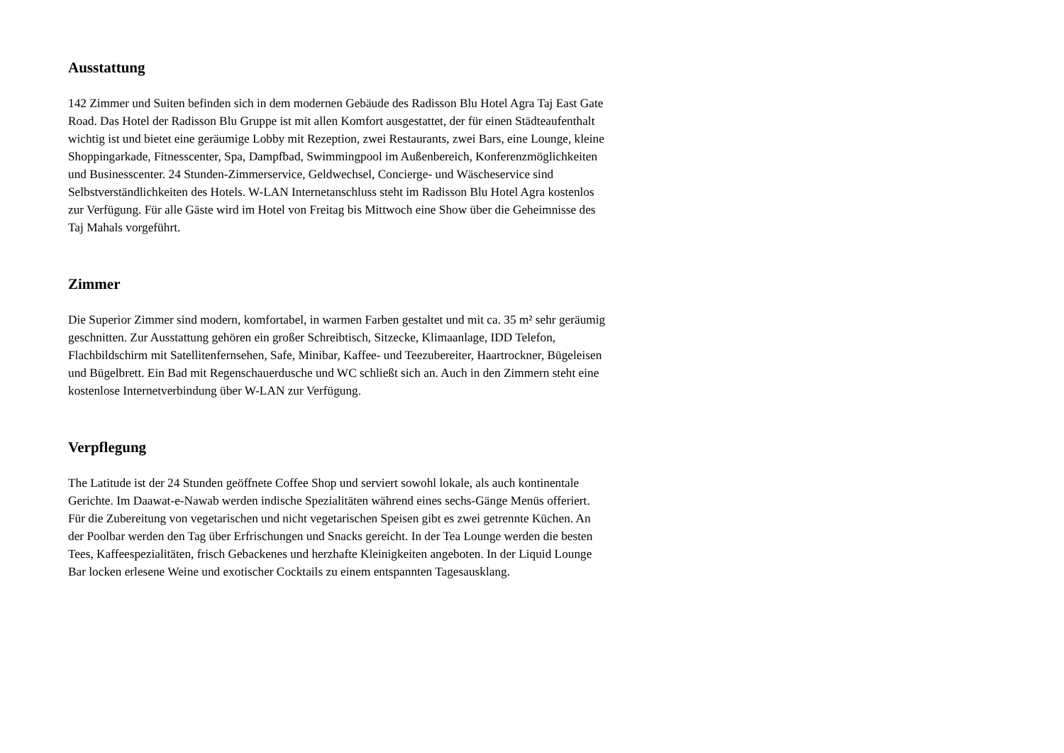Ausstattung
142 Zimmer und Suiten befinden sich in dem modernen Gebäude des Radisson Blu Hotel Agra Taj East Gate Road. Das Hotel der Radisson Blu Gruppe ist mit allen Komfort ausgestattet, der für einen Städteaufenthalt wichtig ist und bietet eine geräumige Lobby mit Rezeption, zwei Restaurants, zwei Bars, eine Lounge, kleine Shoppingarkade, Fitnesscenter, Spa, Dampfbad, Swimmingpool im Außenbereich, Konferenzmöglichkeiten und Businesscenter. 24 Stunden-Zimmerservice, Geldwechsel, Concierge- und Wäscheservice sind Selbstverständlichkeiten des Hotels. W-LAN Internetanschluss steht im Radisson Blu Hotel Agra kostenlos zur Verfügung. Für alle Gäste wird im Hotel von Freitag bis Mittwoch eine Show über die Geheimnisse des Taj Mahals vorgeführt.
Zimmer
Die Superior Zimmer sind modern, komfortabel, in warmen Farben gestaltet und mit ca. 35 m² sehr geräumig geschnitten. Zur Ausstattung gehören ein großer Schreibtisch, Sitzecke, Klimaanlage, IDD Telefon, Flachbildschirm mit Satellitenfernsehen, Safe, Minibar, Kaffee- und Teezubereiter, Haartrockner, Bügeleisen und Bügelbrett. Ein Bad mit Regenschauerdusche und WC schließt sich an. Auch in den Zimmern steht eine kostenlose Internetverbindung über W-LAN zur Verfügung.
Verpflegung
The Latitude ist der 24 Stunden geöffnete Coffee Shop und serviert sowohl lokale, als auch kontinentale Gerichte. Im Daawat-e-Nawab werden indische Spezialitäten während eines sechs-Gänge Menüs offeriert. Für die Zubereitung von vegetarischen und nicht vegetarischen Speisen gibt es zwei getrennte Küchen. An der Poolbar werden den Tag über Erfrischungen und Snacks gereicht. In der Tea Lounge werden die besten Tees, Kaffeespezialitäten, frisch Gebackenes und herzhafte Kleinigkeiten angeboten. In der Liquid Lounge Bar locken erlesene Weine und exotischer Cocktails zu einem entspannten Tagesausklang.